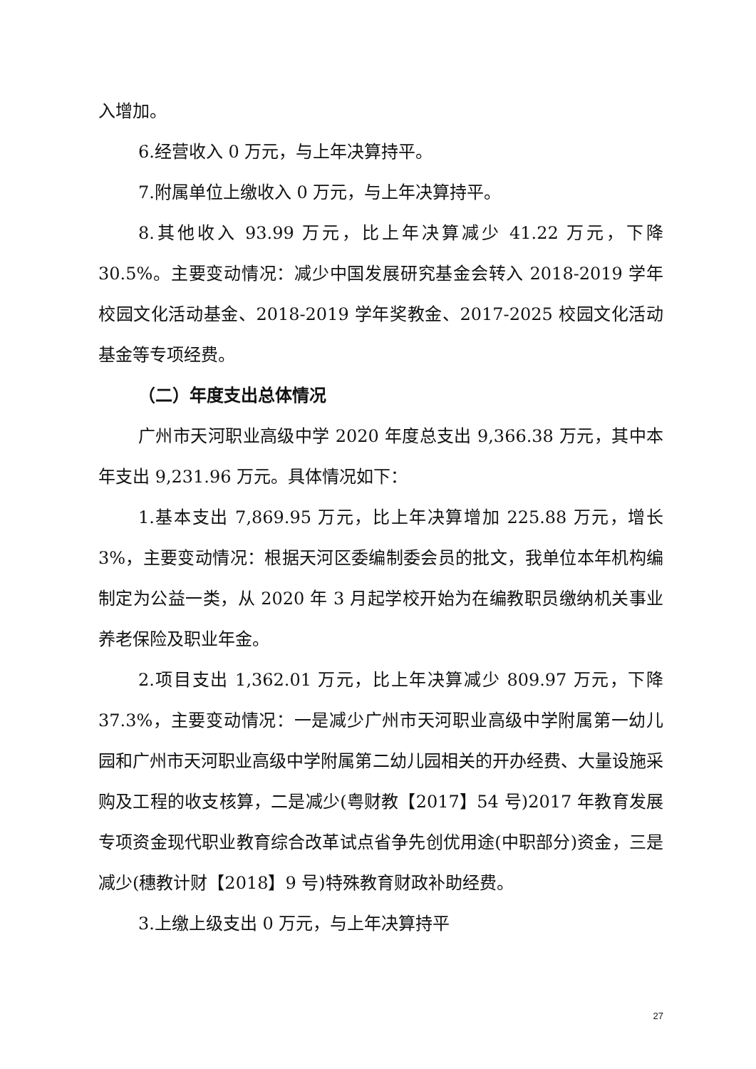入增加。
6.经营收入 0 万元，与上年决算持平。
7.附属单位上缴收入 0 万元，与上年决算持平。
8.其他收入 93.99 万元，比上年决算减少 41.22 万元，下降 30.5%。主要变动情况：减少中国发展研究基金会转入 2018-2019 学年校园文化活动基金、2018-2019 学年奖教金、2017-2025 校园文化活动基金等专项经费。
（二）年度支出总体情况
广州市天河职业高级中学 2020 年度总支出 9,366.38 万元，其中本年支出 9,231.96 万元。具体情况如下：
1.基本支出 7,869.95 万元，比上年决算增加 225.88 万元，增长 3%，主要变动情况：根据天河区委编制委会员的批文，我单位本年机构编制定为公益一类，从 2020 年 3 月起学校开始为在编教职员缴纳机关事业养老保险及职业年金。
2.项目支出 1,362.01 万元，比上年决算减少 809.97 万元，下降 37.3%，主要变动情况：一是减少广州市天河职业高级中学附属第一幼儿园和广州市天河职业高级中学附属第二幼儿园相关的开办经费、大量设施采购及工程的收支核算，二是减少(粤财教【2017】54 号)2017 年教育发展专项资金现代职业教育综合改革试点省争先创优用途(中职部分)资金，三是减少(穗教计财【2018】9 号)特殊教育财政补助经费。
3.上缴上级支出 0 万元，与上年决算持平
27